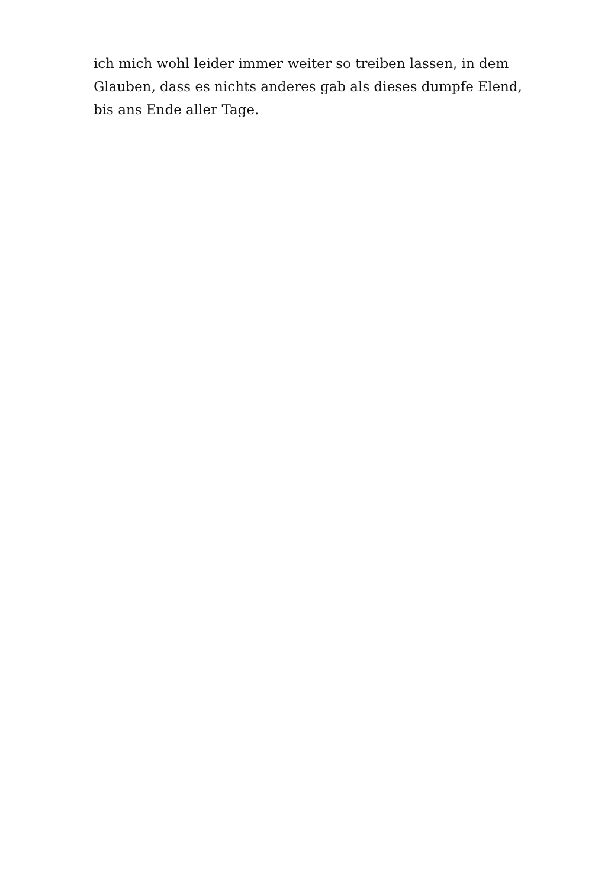ich mich wohl leider immer weiter so treiben lassen, in dem
Glauben, dass es nichts anderes gab als dieses dumpfe Elend,
bis ans Ende aller Tage.